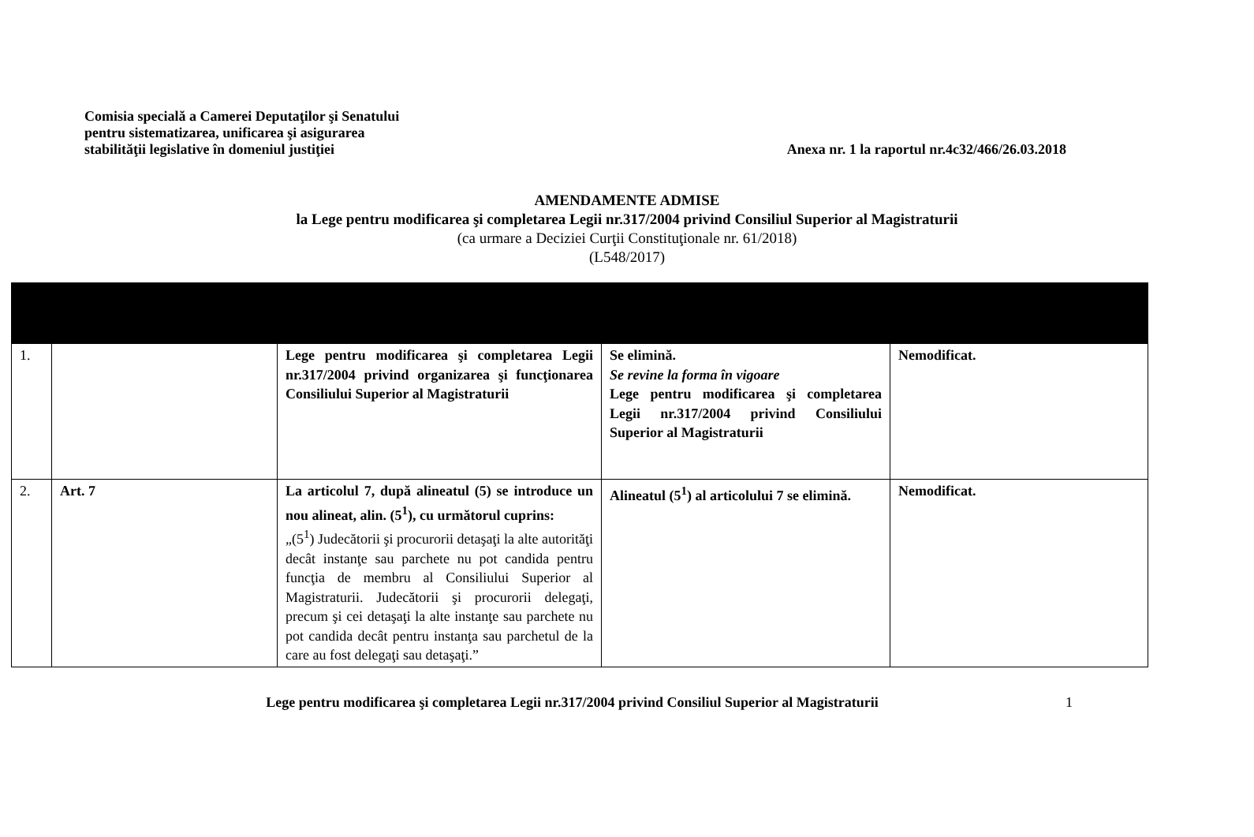Comisia specială a Camerei Deputaţilor şi Senatului
pentru sistematizarea, unificarea şi asigurarea
stabilităţii legislative în domeniul justiţiei
Anexa nr. 1 la raportul nr.4c32/466/26.03.2018
AMENDAMENTE ADMISE
la Lege pentru modificarea şi completarea Legii nr.317/2004 privind Consiliul Superior al Magistraturii
(ca urmare a Deciziei Curţii Constituţionale nr. 61/2018)
(L548/2017)
| 1. | | Lege pentru modificarea şi completarea Legii nr.317/2004 privind organizarea şi funcţionarea Consiliului Superior al Magistraturii | Se elimină. Se revine la forma în vigoare Lege pentru modificarea şi completarea Legii nr.317/2004 privind Consiliului Superior al Magistraturii | Nemodificat. |
| 2. | Art. 7 | La articolul 7, după alineatul (5) se introduce un nou alineat, alin. (5<sup>1</sup>), cu următorul cuprins: „(5<sup>1</sup>) Judecătorii şi procurorii detaşaţi la alte autorităţi decât instanţe sau parchete nu pot candida pentru funcţia de membru al Consiliului Superior al Magistraturii. Judecătorii şi procurorii delegaţi, precum şi cei detaşaţi la alte instanţe sau parchete nu pot candida decât pentru instanţa sau parchetul de la care au fost delegaţi sau detaşaţi.” | Alineatul (5<sup>1</sup>) al articolului 7 se elimină. | Nemodificat. |
Lege pentru modificarea şi completarea Legii nr.317/2004 privind Consiliul Superior al Magistraturii
1